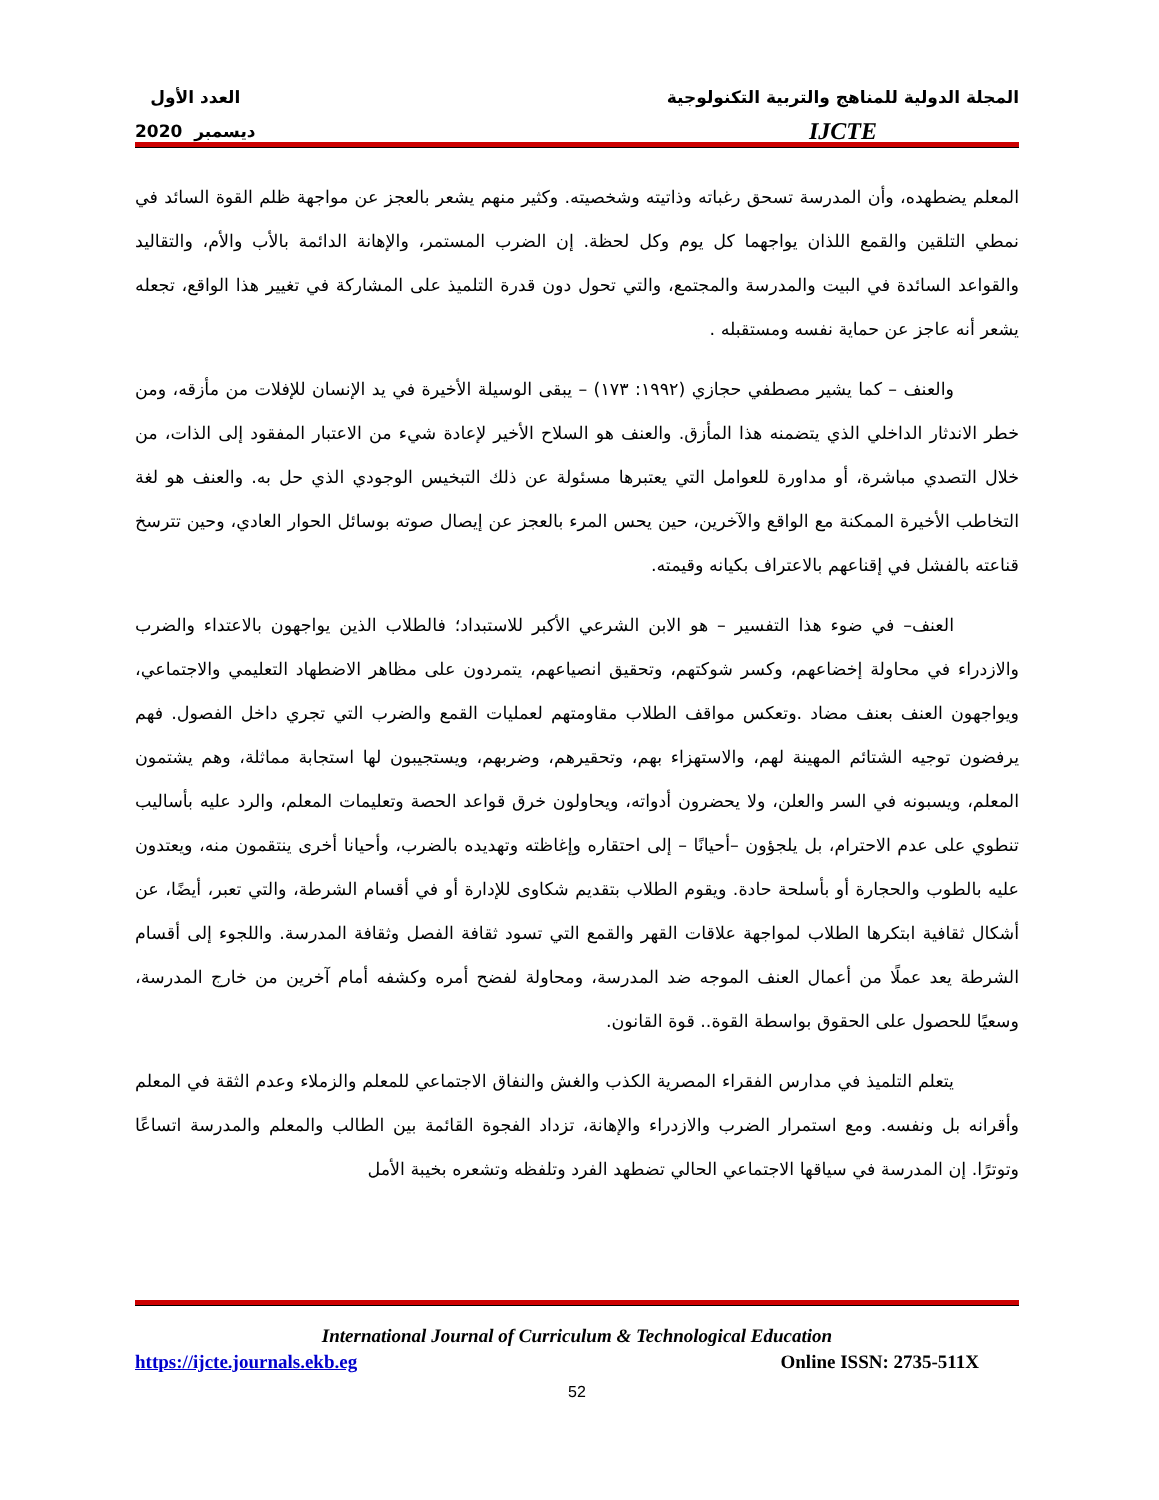المجلة الدولية للمناهج والتربية التكنولوجية
IJCTE
العدد الأول
ديسمبر 2020
المعلم يضطهده، وأن المدرسة تسحق رغباته وذاتيته وشخصيته. وكثير منهم يشعر بالعجز عن مواجهة ظلم القوة السائد في نمطي التلقين والقمع اللذان يواجهما كل يوم وكل لحظة. إن الضرب المستمر، والإهانة الدائمة بالأب والأم، والتقاليد والقواعد السائدة في البيت والمدرسة والمجتمع، والتي تحول دون قدرة التلميذ على المشاركة في تغيير هذا الواقع، تجعله يشعر أنه عاجز عن حماية نفسه ومستقبله .
والعنف – كما يشير مصطفي حجازي (١٩٩٢: ١٧٣) – يبقى الوسيلة الأخيرة في يد الإنسان للإفلات من مأزقه، ومن خطر الاندثار الداخلي الذي يتضمنه هذا المأزق. والعنف هو السلاح الأخير لإعادة شيء من الاعتبار المفقود إلى الذات، من خلال التصدي مباشرة، أو مداورة للعوامل التي يعتبرها مسئولة عن ذلك التبخيس الوجودي الذي حل به. والعنف هو لغة التخاطب الأخيرة الممكنة مع الواقع والآخرين، حين يحس المرء بالعجز عن إيصال صوته بوسائل الحوار العادي، وحين تترسخ قناعته بالفشل في إقناعهم بالاعتراف بكيانه وقيمته.
العنف– في ضوء هذا التفسير – هو الابن الشرعي الأكبر للاستبداد؛ فالطلاب الذين يواجهون بالاعتداء والضرب والازدراء في محاولة إخضاعهم، وكسر شوكتهم، وتحقيق انصياعهم، يتمردون على مظاهر الاضطهاد التعليمي والاجتماعي، ويواجهون العنف بعنف مضاد .وتعكس مواقف الطلاب مقاومتهم لعمليات القمع والضرب التي تجري داخل الفصول. فهم يرفضون توجيه الشتائم المهينة لهم، والاستهزاء بهم، وتحقيرهم، وضربهم، ويستجيبون لها استجابة مماثلة، وهم يشتمون المعلم، ويسبونه في السر والعلن، ولا يحضرون أدواته، ويحاولون خرق قواعد الحصة وتعليمات المعلم، والرد عليه بأساليب تنطوي على عدم الاحترام، بل يلجؤون –أحيانًا – إلى احتقاره وإغاظته وتهديده بالضرب، وأحيانا أخرى ينتقمون منه، ويعتدون عليه بالطوب والحجارة أو بأسلحة حادة. ويقوم الطلاب بتقديم شكاوى للإدارة أو في أقسام الشرطة، والتي تعبر، أيضًا، عن أشكال ثقافية ابتكرها الطلاب لمواجهة علاقات القهر والقمع التي تسود ثقافة الفصل وثقافة المدرسة. واللجوء إلى أقسام الشرطة يعد عملًا من أعمال العنف الموجه ضد المدرسة، ومحاولة لفضح أمره وكشفه أمام آخرين من خارج المدرسة، وسعيًا للحصول على الحقوق بواسطة القوة.. قوة القانون.
يتعلم التلميذ في مدارس الفقراء المصرية الكذب والغش والنفاق الاجتماعي للمعلم والزملاء وعدم الثقة في المعلم وأقرانه بل ونفسه. ومع استمرار الضرب والازدراء والإهانة، تزداد الفجوة القائمة بين الطالب والمعلم والمدرسة اتساعًا وتوترًا. إن المدرسة في سياقها الاجتماعي الحالي تضطهد الفرد وتلفظه وتشعره بخيبة الأمل
International Journal of Curriculum & Technological Education
https://ijcte.journals.ekb.eg Online ISSN: 2735-511X
52